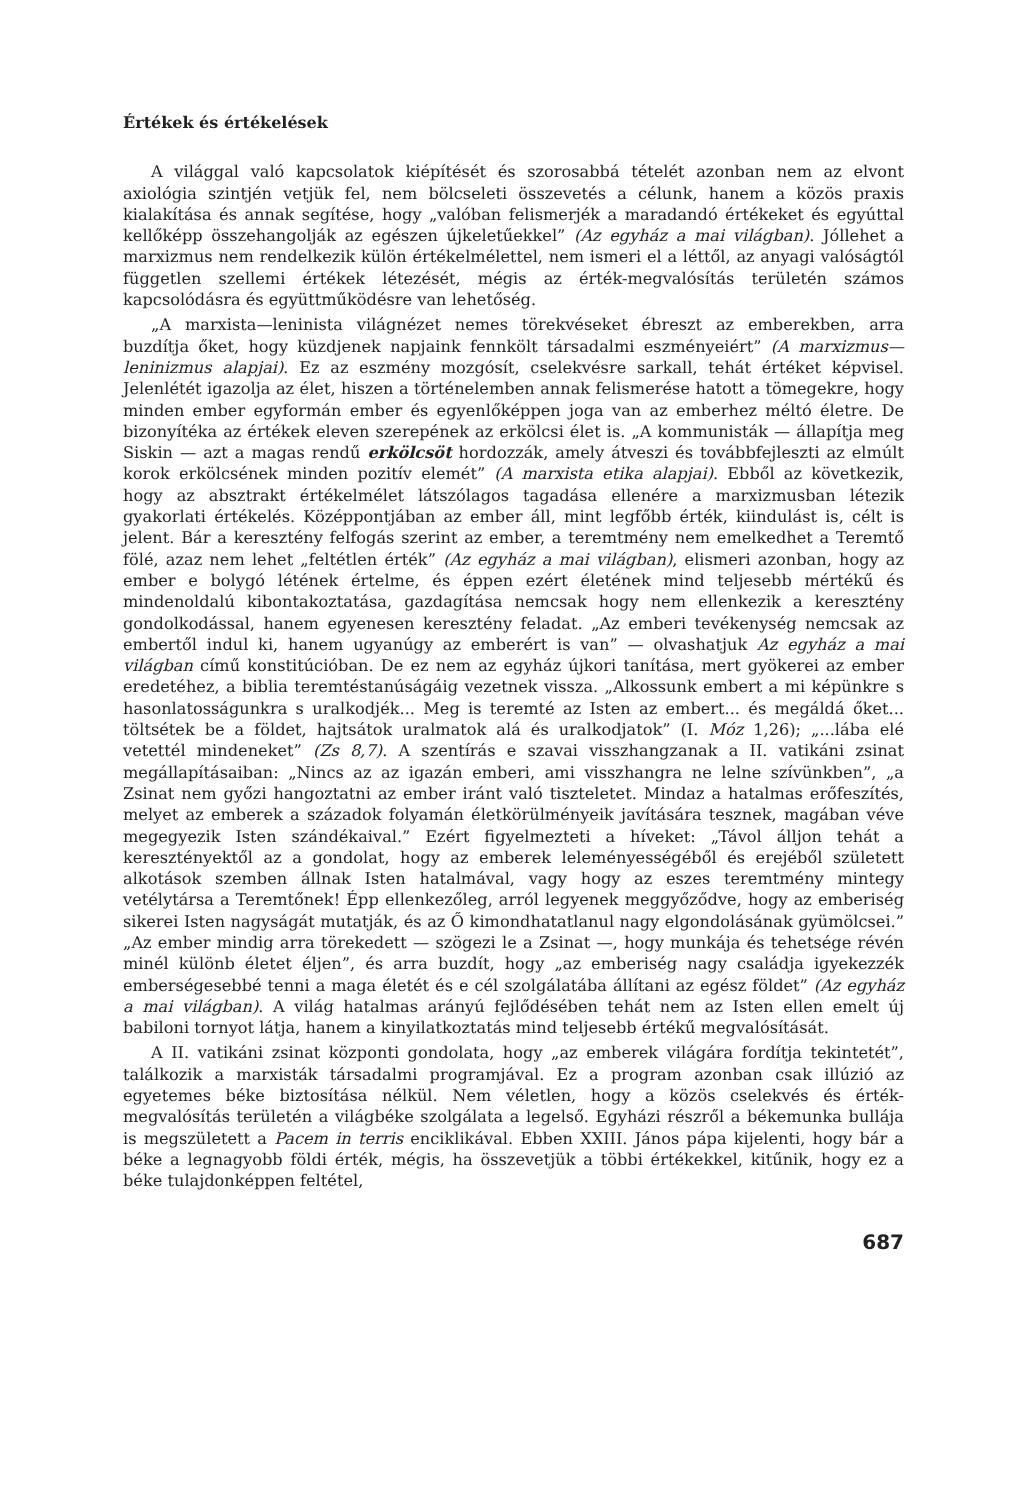Értékek és értékelések
A világgal való kapcsolatok kiépítését és szorosabbá tételét azonban nem az elvont axiológia szintjén vetjük fel, nem bölcseleti összevetés a célunk, hanem a közös praxis kialakítása és annak segítése, hogy „valóban felismerjék a maradandó értékeket és egyúttal kellőképp összehangolják az egészen újkeletűekkel” (Az egyház a mai világban). Jóllehet a marxizmus nem rendelkezik külön értékelmélettel, nem ismeri el a léttől, az anyagi valóságtól független szellemi értékek létezését, mégis az érték-megvalósítás területén számos kapcsolódásra és együttműködésre van lehetőség.
„A marxista—leninista világnézet nemes törekvéseket ébreszt az emberekben, arra buzdítja őket, hogy küzdjenek napjaink fennkölt társadalmi eszményeiért” (A marxizmus—leninizmus alapjai). Ez az eszmény mozgósít, cselekvésre sarkall, tehát értéket képvisel. Jelenlétét igazolja az élet, hiszen a történelemben annak felismerése hatott a tömegekre, hogy minden ember egyformán ember és egyenlőképpen joga van az emberhez méltó életre. De bizonyítéka az értékek eleven szerepének az erkölcsi élet is. „A kommunisták — állapítja meg Siskin — azt a magas rendű erkölcsöt hordozzák, amely átveszi és továbbfejleszti az elmúlt korok erkölcsének minden pozitív elemét” (A marxista etika alapjai). Ebből az következik, hogy az absztrakt értékelmélet látszólagos tagadása ellenére a marxizmusban létezik gyakorlati értékelés. Középpontjában az ember áll, mint legfőbb érték, kiindulást is, célt is jelent. Bár a keresztény felfogás szerint az ember, a teremtmény nem emelkedhet a Teremtő fölé, azaz nem lehet „feltétlen érték” (Az egyház a mai világban), elismeri azonban, hogy az ember e bolygó létének értelme, és éppen ezért életének mind teljesebb mértékű és mindenoldalú kibontakoztatása, gazdagítása nemcsak hogy nem ellenkezik a keresztény gondolkodással, hanem egyenesen keresztény feladat. „Az emberi tevékenység nemcsak az embertől indul ki, hanem ugyanúgy az emberért is van” — olvashatjuk Az egyház a mai világban című konstitúcióban. De ez nem az egyház újkori tanítása, mert gyökerei az ember eredetéhez, a biblia teremtéstanúságáig vezetnek vissza. „Alkossunk embert a mi képünkre s hasonlatosságunkra s uralkodjék... Meg is teremté az Isten az embert... és megáldá őket... töltsétek be a földet, hajtsátok uralmatok alá és uralkodjatok” (I. Móz 1,26); „...lába elé vetettél mindeneket” (Zs 8,7). A szentírás e szavai visszhangzanak a II. vatikáni zsinat megállapításaiban: „Nincs az az igazán emberi, ami visszhangra ne lelne szívünkben”, „a Zsinat nem győzi hangoztatni az ember iránt való tiszteletet. Mindaz a hatalmas erőfeszítés, melyet az emberek a századok folyamán életkörülményeik javítására tesznek, magában véve megegyezik Isten szándékaival.” Ezért figyelmezteti a híveket: „Távol álljon tehát a keresztényektől az a gondolat, hogy az emberek leleményességéből és erejéből született alkotások szemben állnak Isten hatalmával, vagy hogy az eszes teremtmény mintegy vetélytársa a Teremtőnek! Épp ellenkezőleg, arról legyenek meggyőződve, hogy az emberiség sikerei Isten nagyságát mutatják, és az Ő kimondhatatlanul nagy elgondolásának gyümölcsei.” „Az ember mindig arra törekedett — szögezi le a Zsinat —, hogy munkája és tehetsége révén minél különb életet éljen”, és arra buzdít, hogy „az emberiség nagy családja igyekezzék emberségesebbé tenni a maga életét és e cél szolgálatába állítani az egész földet” (Az egyház a mai világban). A világ hatalmas arányú fejlődésében tehát nem az Isten ellen emelt új babiloni tornyot látja, hanem a kinyilatkoztatás mind teljesebb értékű megvalósítását.
A II. vatikáni zsinat központi gondolata, hogy „az emberek világára fordítja tekintetét”, találkozik a marxisták társadalmi programjával. Ez a program azonban csak illúzió az egyetemes béke biztosítása nélkül. Nem véletlen, hogy a közös cselekvés és érték-megvalósítás területén a világbéke szolgálata a legelső. Egyházi részről a békemunka bullája is megszületett a Pacem in terris enciklikával. Ebben XXIII. János pápa kijelenti, hogy bár a béke a legnagyobb földi érték, mégis, ha összevetjük a többi értékekkel, kitűnik, hogy ez a béke tulajdonképpen feltétel,
687